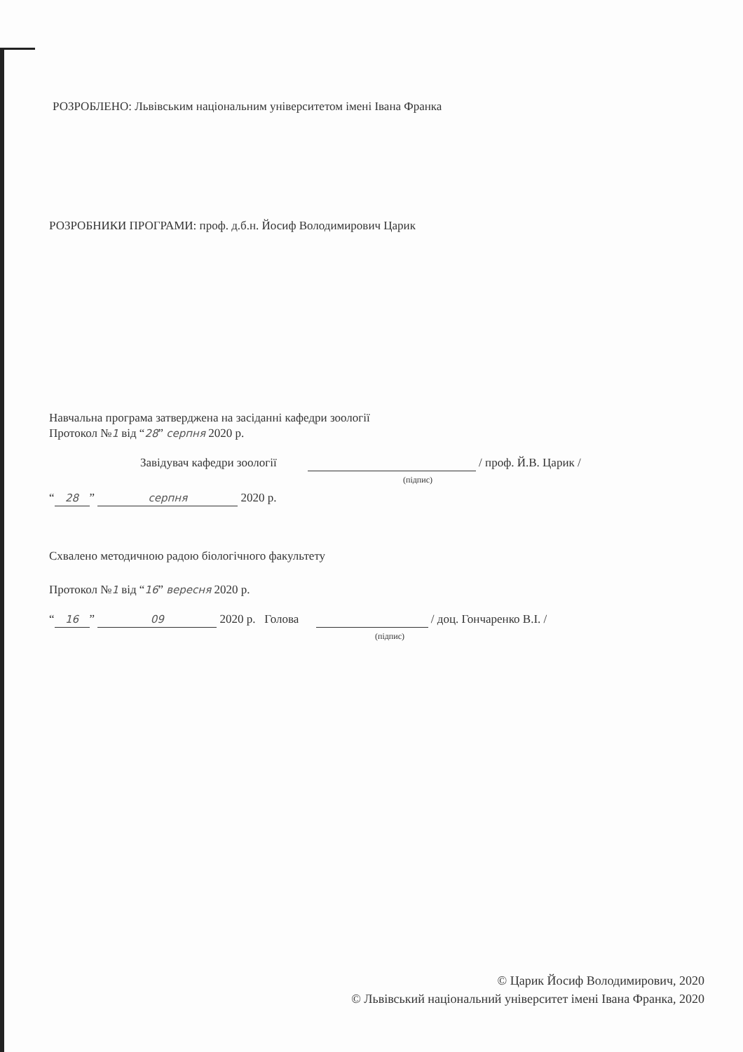РОЗРОБЛЕНО: Львівським національним університетом імені Івана Франка
РОЗРОБНИКИ ПРОГРАМИ: проф. д.б.н. Йосиф Володимирович Царик
Навчальна програма затверджена на засіданні кафедри зоології
Протокол №1 від “28” серпня 2020 р.
Завідувач кафедри зоології / проф. Й.В. Царик /
(підпис)
“28” серпня 2020 р.
Схвалено методичною радою біологічного факультету
Протокол №1 від “16” вересня 2020 р.
“16” 09 2020 р. Голова / доц. Гончаренко В.І. /
(підпис)
© Царик Йосиф Володимирович, 2020
© Львівський національний університет імені Івана Франка, 2020